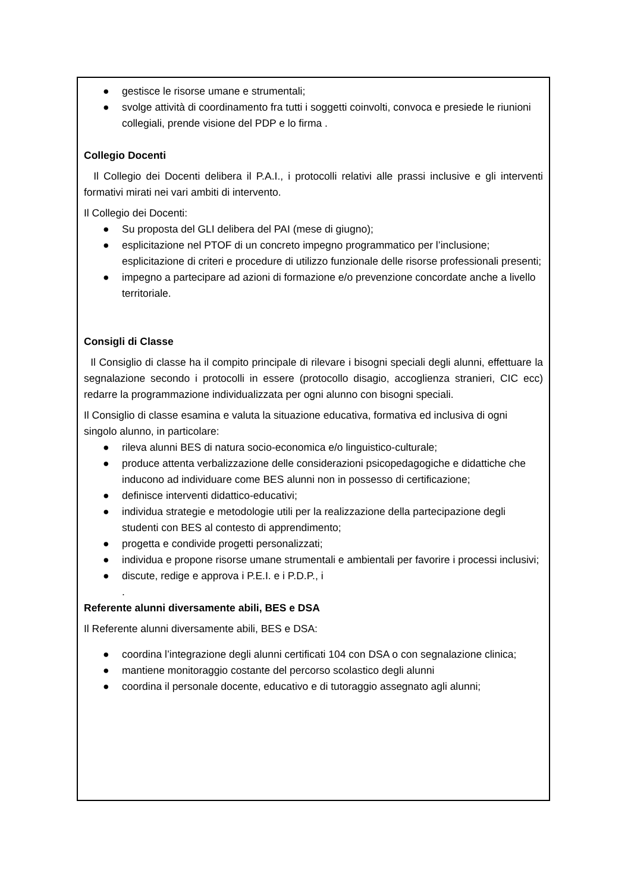● gestisce le risorse umane e strumentali;
● svolge attività di coordinamento fra tutti i soggetti coinvolti, convoca e presiede le riunioni collegiali, prende visione del PDP e lo firma .
Collegio Docenti
Il Collegio dei Docenti delibera il P.A.I., i protocolli relativi alle prassi inclusive e gli interventi formativi mirati nei vari ambiti di intervento.
Il Collegio dei Docenti:
● Su proposta del GLI delibera del PAI (mese di giugno);
● esplicitazione nel PTOF di un concreto impegno programmatico per l’inclusione; esplicitazione di criteri e procedure di utilizzo funzionale delle risorse professionali presenti;
● impegno a partecipare ad azioni di formazione e/o prevenzione concordate anche a livello territoriale.
Consigli di Classe
Il Consiglio di classe ha il compito principale di rilevare i bisogni speciali degli alunni, effettuare la segnalazione secondo i protocolli in essere (protocollo disagio, accoglienza stranieri, CIC ecc) redarre la programmazione individualizzata per ogni alunno con bisogni speciali.
Il Consiglio di classe esamina e valuta la situazione educativa, formativa ed inclusiva di ogni singolo alunno, in particolare:
● rileva alunni BES di natura socio-economica e/o linguistico-culturale;
● produce attenta verbalizzazione delle considerazioni psicopedagogiche e didattiche che inducono ad individuare come BES alunni non in possesso di certificazione;
● definisce interventi didattico-educativi;
● individua strategie e metodologie utili per la realizzazione della partecipazione degli studenti con BES al contesto di apprendimento;
● progetta e condivide progetti personalizzati;
● individua e propone risorse umane strumentali e ambientali per favorire i processi inclusivi;
● discute, redige e approva i P.E.I. e i P.D.P., i
.
Referente alunni diversamente abili, BES e DSA
Il Referente alunni diversamente abili, BES e DSA:
● coordina l’integrazione degli alunni certificati 104 con DSA o con segnalazione clinica;
● mantiene monitoraggio costante del percorso scolastico degli alunni
● coordina il personale docente, educativo e di tutoraggio assegnato agli alunni;